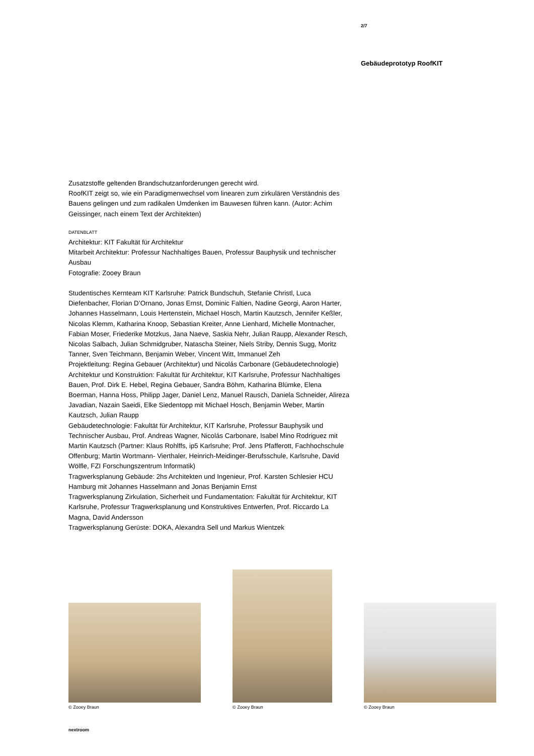2/7
Gebäudeprototyp RoofKIT
Zusatzstoffe geltenden Brandschutzanforderungen gerecht wird.
RoofKIT zeigt so, wie ein Paradigmenwechsel vom linearen zum zirkulären Verständnis des Bauens gelingen und zum radikalen Umdenken im Bauwesen führen kann. (Autor: Achim Geissinger, nach einem Text der Architekten)
DATENBLATT
Architektur: KIT Fakultät für Architektur
Mitarbeit Architektur: Professur Nachhaltiges Bauen, Professur Bauphysik und technischer Ausbau
Fotografie: Zooey Braun
Studentisches Kernteam KIT Karlsruhe: Patrick Bundschuh, Stefanie Christl, Luca Diefenbacher, Florian D’Ornano, Jonas Ernst, Dominic Faltien, Nadine Georgi, Aaron Harter, Johannes Hasselmann, Louis Hertenstein, Michael Hosch, Martin Kautzsch, Jennifer Keßler, Nicolas Klemm, Katharina Knoop, Sebastian Kreiter, Anne Lienhard, Michelle Montnacher, Fabian Moser, Friederike Motzkus, Jana Naeve, Saskia Nehr, Julian Raupp, Alexander Resch, Nicolas Salbach, Julian Schmidgruber, Natascha Steiner, Niels Striby, Dennis Sugg, Moritz Tanner, Sven Teichmann, Benjamin Weber, Vincent Witt, Immanuel Zeh
Projektleitung: Regina Gebauer (Architektur) und Nicolás Carbonare (Gebäudetechnologie)
Architektur und Konstruktion: Fakultät für Architektur, KIT Karlsruhe, Professur Nachhaltiges Bauen, Prof. Dirk E. Hebel, Regina Gebauer, Sandra Böhm, Katharina Blümke, Elena Boerman, Hanna Hoss, Philipp Jager, Daniel Lenz, Manuel Rausch, Daniela Schneider, Alireza Javadian, Nazain Saeidi, Elke Siedentopp mit Michael Hosch, Benjamin Weber, Martin Kautzsch, Julian Raupp
Gebäudetechnologie: Fakultät für Architektur, KIT Karlsruhe, Professur Bauphysik und Technischer Ausbau, Prof. Andreas Wagner, Nicolás Carbonare, Isabel Mino Rodriguez mit Martin Kautzsch (Partner: Klaus Rohlffs, ip5 Karlsruhe; Prof. Jens Pfafferott, Fachhochschule Offenburg; Martin Wortmann- Vierthaler, Heinrich-Meidinger-Berufsschule, Karlsruhe, David Wölfle, FZI Forschungszentrum Informatik)
Tragwerksplanung Gebäude: 2hs Architekten und Ingenieur, Prof. Karsten Schlesier HCU Hamburg mit Johannes Hasselmann and Jonas Benjamin Ernst
Tragwerksplanung Zirkulation, Sicherheit und Fundamentation: Fakultät für Architektur, KIT Karlsruhe, Professur Tragwerksplanung und Konstruktives Entwerfen, Prof. Riccardo La Magna, David Andersson
Tragwerksplanung Gerüste: DOKA, Alexandra Sell und Markus Wientzek
© Zooey Braun
© Zooey Braun
© Zooey Braun
nextroom